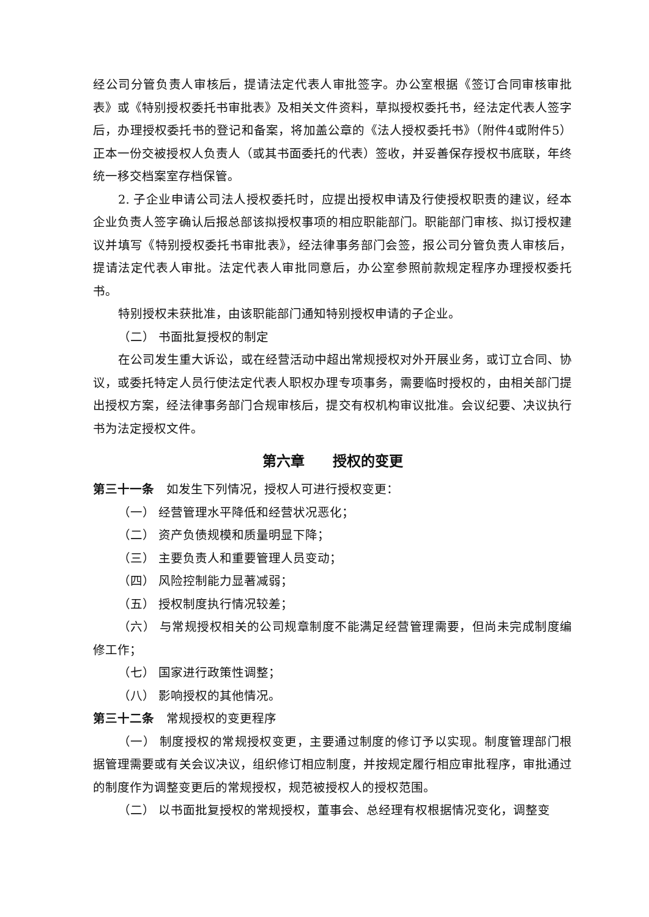经公司分管负责人审核后，提请法定代表人审批签字。办公室根据《签订合同审核审批表》或《特别授权委托书审批表》及相关文件资料，草拟授权委托书，经法定代表人签字后，办理授权委托书的登记和备案，将加盖公章的《法人授权委托书》（附件4或附件5）正本一份交被授权人负责人（或其书面委托的代表）签收，并妥善保存授权书底联，年终统一移交档案室存档保管。
2. 子企业申请公司法人授权委托时，应提出授权申请及行使授权职责的建议，经本企业负责人签字确认后报总部该拟授权事项的相应职能部门。职能部门审核、拟订授权建议并填写《特别授权委托书审批表》，经法律事务部门会签，报公司分管负责人审核后，提请法定代表人审批。法定代表人审批同意后，办公室参照前款规定程序办理授权委托书。
特别授权未获批准，由该职能部门通知特别授权申请的子企业。
（二） 书面批复授权的制定
在公司发生重大诉讼，或在经营活动中超出常规授权对外开展业务，或订立合同、协议，或委托特定人员行使法定代表人职权办理专项事务，需要临时授权的，由相关部门提出授权方案，经法律事务部门合规审核后，提交有权机构审议批准。会议纪要、决议执行书为法定授权文件。
第六章　　授权的变更
第三十一条　如发生下列情况，授权人可进行授权变更：
（一） 经营管理水平降低和经营状况恶化；
（二） 资产负债规模和质量明显下降；
（三） 主要负责人和重要管理人员变动；
（四） 风险控制能力显著减弱；
（五） 授权制度执行情况较差；
（六） 与常规授权相关的公司规章制度不能满足经营管理需要，但尚未完成制度编修工作；
（七） 国家进行政策性调整；
（八） 影响授权的其他情况。
第三十二条　常规授权的变更程序
（一） 制度授权的常规授权变更，主要通过制度的修订予以实现。制度管理部门根据管理需要或有关会议决议，组织修订相应制度，并按规定履行相应审批程序，审批通过的制度作为调整变更后的常规授权，规范被授权人的授权范围。
（二） 以书面批复授权的常规授权，董事会、总经理有权根据情况变化，调整变